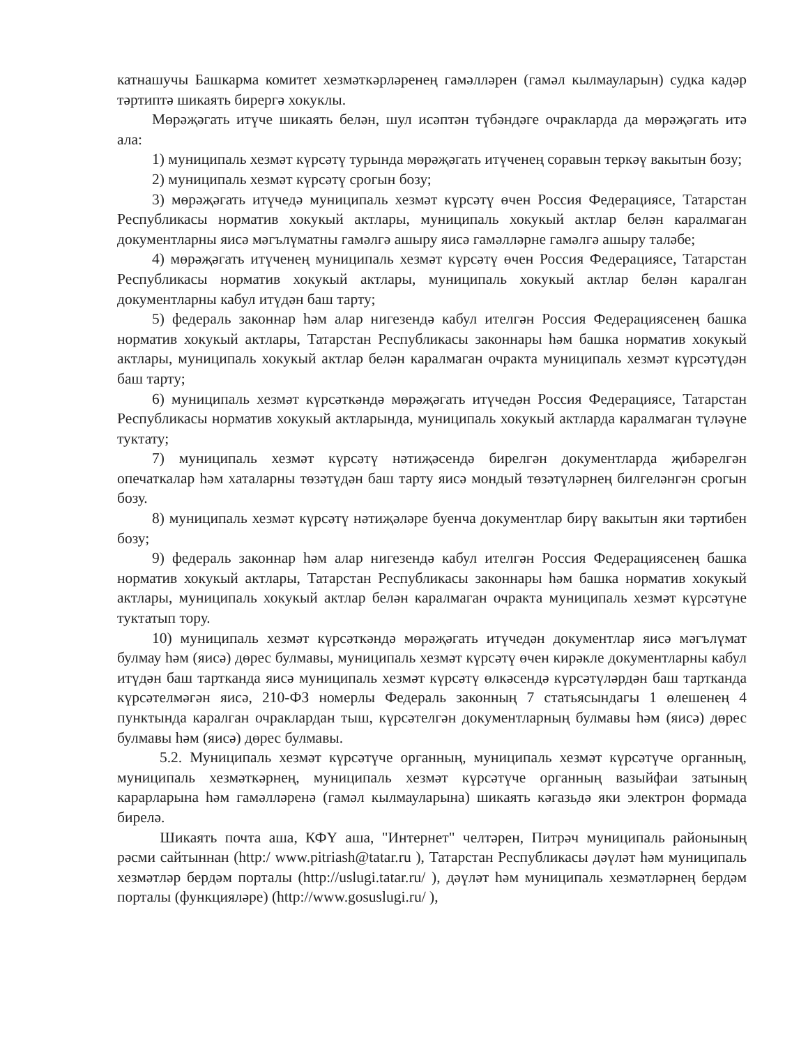катнашучы Башкарма комитет хезмәткәрләренең гамәлләрен (гамәл кылмауларын) судка кадәр тәртиптә шикаять бирергә хокуклы.
Мөрәҗәгать итүче шикаять белән, шул исәптән түбәндәге очракларда да мөрәҗәгать итә ала:
1) муниципаль хезмәт күрсәтү турында мөрәҗәгать итүченең соравын теркәү вакытын бозу;
2) муниципаль хезмәт күрсәтү срогын бозу;
3) мөрәҗәгать итүчедә муниципаль хезмәт күрсәтү өчен Россия Федерациясе, Татарстан Республикасы норматив хокукый актлары, муниципаль хокукый актлар белән каралмаган документларны яисә мәгълүматны гамәлгә ашыру яисә гамәлләрне гамәлгә ашыру таләбе;
4) мөрәҗәгать итүченең муниципаль хезмәт күрсәтү өчен Россия Федерациясе, Татарстан Республикасы норматив хокукый актлары, муниципаль хокукый актлар белән каралган документларны кабул итүдән баш тарту;
5) федераль законнар һәм алар нигезендә кабул ителгән Россия Федерациясенең башка норматив хокукый актлары, Татарстан Республикасы законнары һәм башка норматив хокукый актлары, муниципаль хокукый актлар белән каралмаган очракта муниципаль хезмәт күрсәтүдән баш тарту;
6) муниципаль хезмәт күрсәткәндә мөрәҗәгать итүчедән Россия Федерациясе, Татарстан Республикасы норматив хокукый актларында, муниципаль хокукый актларда каралмаган түләүне туктату;
7) муниципаль хезмәт күрсәтү нәтиҗәсендә бирелгән документларда җибәрелгән опечаткалар һәм хаталарны төзәтүдән баш тарту яисә мондый төзәтүләрнең билгеләнгән срогын бозу.
8) муниципаль хезмәт күрсәтү нәтиҗәләре буенча документлар бирү вакытын яки тәртибен бозу;
9) федераль законнар һәм алар нигезендә кабул ителгән Россия Федерациясенең башка норматив хокукый актлары, Татарстан Республикасы законнары һәм башка норматив хокукый актлары, муниципаль хокукый актлар белән каралмаган очракта муниципаль хезмәт күрсәтүне туктатып тору.
10) муниципаль хезмәт күрсәткәндә мөрәҗәгать итүчедән документлар яисә мәгълүмат булмау һәм (яисә) дөрес булмавы, муниципаль хезмәт күрсәтү өчен кирәкле документларны кабул итүдән баш тартканда яисә муниципаль хезмәт күрсәтү өлкәсендә күрсәтүләрдән баш тартканда күрсәтелмәгән яисә, 210-ФЗ номерлы Федераль законның 7 статьясындагы 1 өлешенең 4 пунктында каралган очраклардан тыш, күрсәтелгән документларның булмавы һәм (яисә) дөрес булмавы һәм (яисә) дөрес булмавы.
5.2. Муниципаль хезмәт күрсәтүче органның, муниципаль хезмәт күрсәтүче органның, муниципаль хезмәткәрнең, муниципаль хезмәт күрсәтүче органның вазыйфаи затының карарларына һәм гамәлләренә (гамәл кылмауларына) шикаять кәгазьдә яки электрон формада бирелә.
Шикаять почта аша, КФҮ аша, "Интернет" челтәрен, Питрәч муниципаль районының рәсми сайтыннан (http:/ www.pitriash@tatar.ru ), Татарстан Республикасы дәүләт һәм муниципаль хезмәтләр бердәм порталы (http://uslugi.tatar.ru/ ), дәүләт һәм муниципаль хезмәтләрнең бердәм порталы (функцияләре) (http://www.gosuslugi.ru/ ),